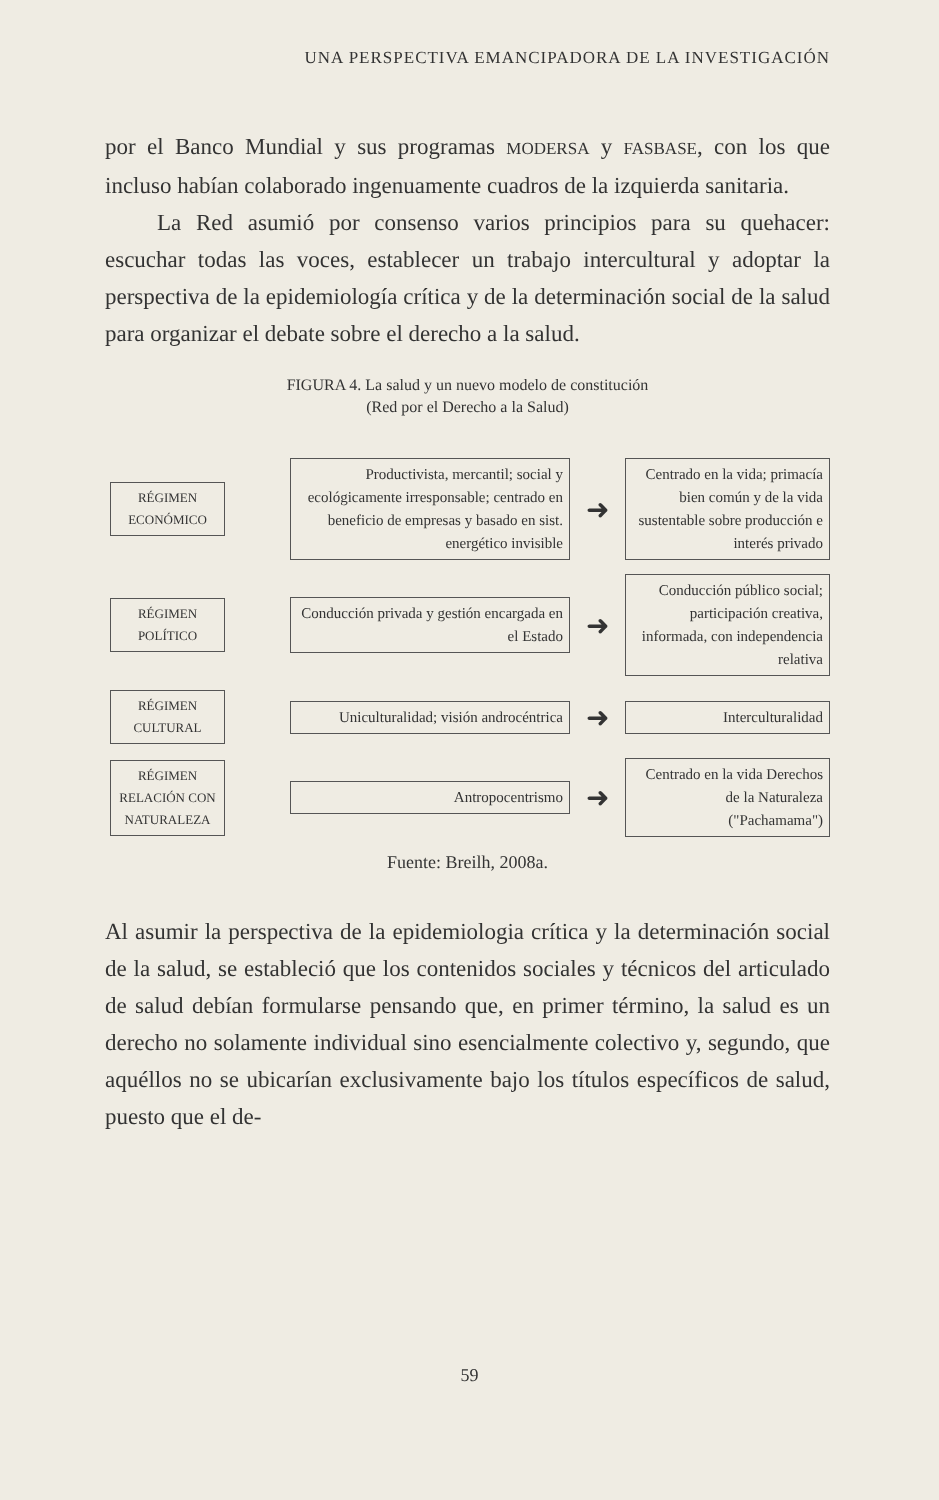UNA PERSPECTIVA EMANCIPADORA DE LA INVESTIGACIÓN
por el Banco Mundial y sus programas MODERSA y FASBASE, con los que incluso habían colaborado ingenuamente cuadros de la izquierda sanitaria.
La Red asumió por consenso varios principios para su quehacer: escuchar todas las voces, establecer un trabajo intercultural y adoptar la perspectiva de la epidemiología crítica y de la determinación social de la salud para organizar el debate sobre el derecho a la salud.
FIGURA 4. La salud y un nuevo modelo de constitución
(Red por el Derecho a la Salud)
RÉGIMEN
ECONÓMICO
Productivista, mercantil; social y ecológicamente irresponsable; centrado en beneficio de empresas y basado en sist. energético invisible
➜
Centrado en la vida; primacía bien común y de la vida sustentable sobre producción e interés privado
RÉGIMEN
POLÍTICO
Conducción privada y gestión encargada en el Estado
➜
Conducción público social; participación creativa, informada, con independencia relativa
RÉGIMEN
CULTURAL
Uniculturalidad; visión androcéntrica
➜
Interculturalidad
RÉGIMEN
RELACIÓN CON NATURALEZA
Antropocentrismo
➜
Centrado en la vida Derechos de la Naturaleza ("Pachamama")
Fuente: Breilh, 2008a.
Al asumir la perspectiva de la epidemiologia crítica y la determinación social de la salud, se estableció que los contenidos sociales y técnicos del articulado de salud debían formularse pensando que, en primer término, la salud es un derecho no solamente individual sino esencialmente colectivo y, segundo, que aquéllos no se ubicarían exclusivamente bajo los títulos específicos de salud, puesto que el de-
59